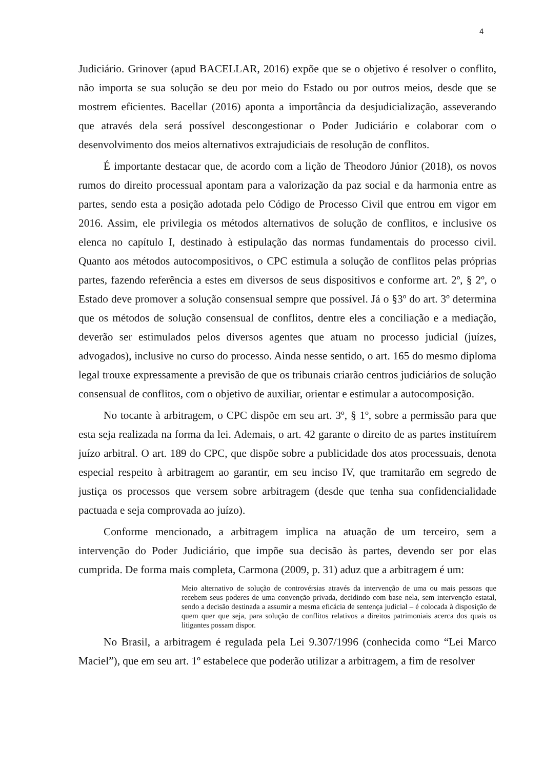4
Judiciário. Grinover (apud BACELLAR, 2016) expõe que se o objetivo é resolver o conflito, não importa se sua solução se deu por meio do Estado ou por outros meios, desde que se mostrem eficientes. Bacellar (2016) aponta a importância da desjudicialização, asseverando que através dela será possível descongestionar o Poder Judiciário e colaborar com o desenvolvimento dos meios alternativos extrajudiciais de resolução de conflitos.
É importante destacar que, de acordo com a lição de Theodoro Júnior (2018), os novos rumos do direito processual apontam para a valorização da paz social e da harmonia entre as partes, sendo esta a posição adotada pelo Código de Processo Civil que entrou em vigor em 2016. Assim, ele privilegia os métodos alternativos de solução de conflitos, e inclusive os elenca no capítulo I, destinado à estipulação das normas fundamentais do processo civil. Quanto aos métodos autocompositivos, o CPC estimula a solução de conflitos pelas próprias partes, fazendo referência a estes em diversos de seus dispositivos e conforme art. 2º, § 2º, o Estado deve promover a solução consensual sempre que possível. Já o §3º do art. 3º determina que os métodos de solução consensual de conflitos, dentre eles a conciliação e a mediação, deverão ser estimulados pelos diversos agentes que atuam no processo judicial (juízes, advogados), inclusive no curso do processo. Ainda nesse sentido, o art. 165 do mesmo diploma legal trouxe expressamente a previsão de que os tribunais criarão centros judiciários de solução consensual de conflitos, com o objetivo de auxiliar, orientar e estimular a autocomposição.
No tocante à arbitragem, o CPC dispõe em seu art. 3º, § 1º, sobre a permissão para que esta seja realizada na forma da lei. Ademais, o art. 42 garante o direito de as partes instituírem juízo arbitral. O art. 189 do CPC, que dispõe sobre a publicidade dos atos processuais, denota especial respeito à arbitragem ao garantir, em seu inciso IV, que tramitarão em segredo de justiça os processos que versem sobre arbitragem (desde que tenha sua confidencialidade pactuada e seja comprovada ao juízo).
Conforme mencionado, a arbitragem implica na atuação de um terceiro, sem a intervenção do Poder Judiciário, que impõe sua decisão às partes, devendo ser por elas cumprida. De forma mais completa, Carmona (2009, p. 31) aduz que a arbitragem é um:
Meio alternativo de solução de controvérsias através da intervenção de uma ou mais pessoas que recebem seus poderes de uma convenção privada, decidindo com base nela, sem intervenção estatal, sendo a decisão destinada a assumir a mesma eficácia de sentença judicial – é colocada à disposição de quem quer que seja, para solução de conflitos relativos a direitos patrimoniais acerca dos quais os litigantes possam dispor.
No Brasil, a arbitragem é regulada pela Lei 9.307/1996 (conhecida como “Lei Marco Maciel”), que em seu art. 1º estabelece que poderão utilizar a arbitragem, a fim de resolver